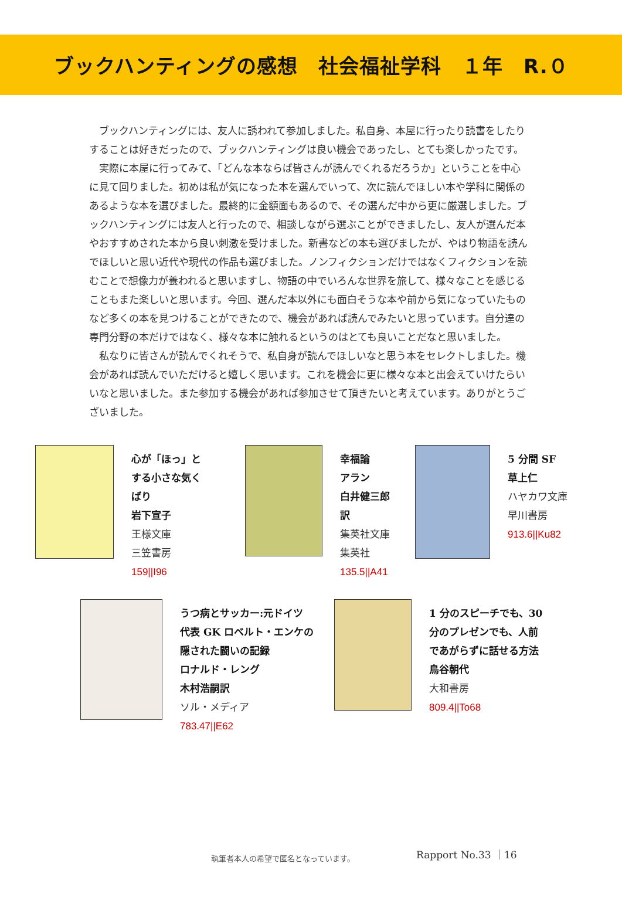ブックハンティングの感想　社会福祉学科　１年　R.０
ブックハンティングには、友人に誘われて参加しました。私自身、本屋に行ったり読書をしたりすることは好きだったので、ブックハンティングは良い機会であったし、とても楽しかったです。
実際に本屋に行ってみて、「どんな本ならば皆さんが読んでくれるだろうか」ということを中心に見て回りました。初めは私が気になった本を選んでいって、次に読んでほしい本や学科に関係のあるような本を選びました。最終的に金額面もあるので、その選んだ中から更に厳選しました。ブックハンティングには友人と行ったので、相談しながら選ぶことができましたし、友人が選んだ本やおすすめされた本から良い刺激を受けました。新書などの本も選びましたが、やはり物語を読んでほしいと思い近代や現代の作品も選びました。ノンフィクションだけではなくフィクションを読むことで想像力が養われると思いますし、物語の中でいろんな世界を旅して、様々なことを感じることもまた楽しいと思います。今回、選んだ本以外にも面白そうな本や前から気になっていたものなど多くの本を見つけることができたので、機会があれば読んでみたいと思っています。自分達の専門分野の本だけではなく、様々な本に触れるというのはとても良いことだなと思いました。
私なりに皆さんが読んでくれそうで、私自身が読んでほしいなと思う本をセレクトしました。機会があれば読んでいただけると嬉しく思います。これを機会に更に様々な本と出会えていけたらいいなと思いました。また参加する機会があれば参加させて頂きたいと考えています。ありがとうございました。
心が「ほっ」と
する小さな気く
ばり
岩下宣子
王様文庫
三笠書房
159||I96
幸福論
アラン
白井健三郎
訳
集英社文庫
集英社
135.5||A41
5 分間 SF
草上仁
ハヤカワ文庫
早川書房
913.6||Ku82
うつ病とサッカー:元ドイツ
代表 GK ロベルト・エンケの
隠された闘いの記録
ロナルド・レング
木村浩嗣訳
ソル・メディア
783.47||E62
1 分のスピーチでも、30
分のプレゼンでも、人前
であがらずに話せる方法
鳥谷朝代
大和書房
809.4||To68
Rapport No.33 ｜16
執筆者本人の希望で匿名となっています。